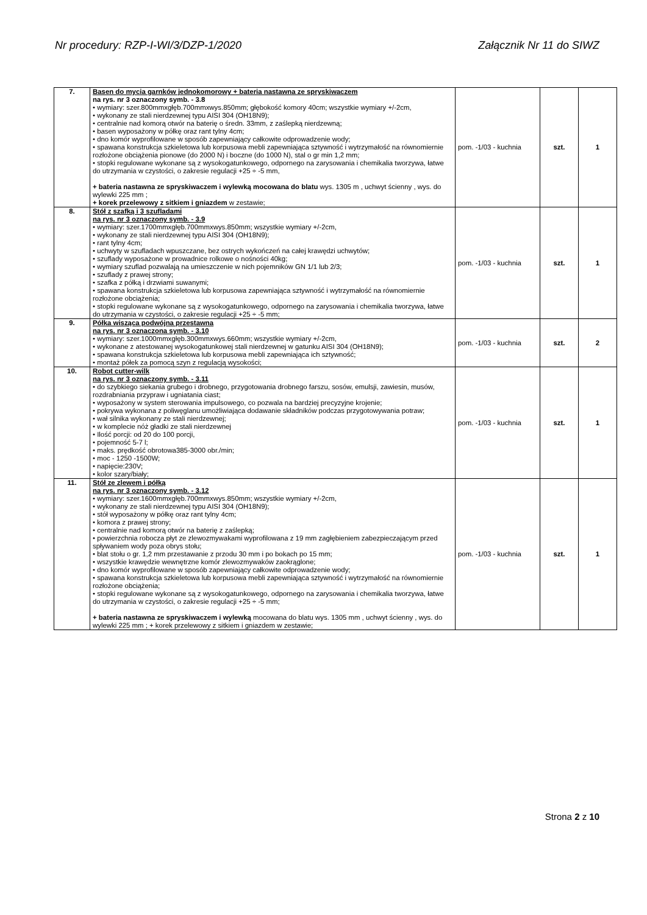Nr procedury: RZP-I-WI/3/DZP-1/2020 Załącznik Nr 11 do SIWZ
| 7. | Basen do mycia garnków jednokomorowy + bateria nastawna ze spryskiwaczem na rys. nr 3 oznaczony symb. - 3.8 • wymiary: szer.800mmxgłęb.700mmxwys.850mm; głębokość komory 40cm; wszystkie wymiary +/-2cm, • wykonany ze stali nierdzewnej typu AISI 304 (OH18N9); • centralnie nad komorą otwór na baterię o średn. 33mm, z zaślepką nierdzewną; • basen wyposażony w półkę oraz rant tylny 4cm; • dno komór wyprofilowane w sposób zapewniający całkowite odprowadzenie wody; • spawana konstrukcja szkieletowa lub korpusowa mebli zapewniająca sztywność i wytrzymałość na równomiernie rozłożone obciążenia pionowe (do 2000 N) i boczne (do 1000 N), stal o gr min 1,2 mm; • stopki regulowane wykonane są z wysokogatunkowego, odpornego na zarysowania i chemikalia tworzywa, łatwe do utrzymania w czystości, o zakresie regulacji +25 ÷ -5 mm, + bateria nastawna ze spryskiwaczem i wylewką mocowana do blatu wys. 1305 m , uchwyt ścienny , wys. do wylewki 225 mm ; + korek przelewowy z sitkiem i gniazdem w zestawie; | pom. -1/03 - kuchnia | szt. | 1 |
| 8. | Stół z szafką i 3 szufladami na rys. nr 3 oznaczony symb. - 3.9 • wymiary: szer.1700mmxgłęb.700mmxwys.850mm; wszystkie wymiary +/-2cm, • wykonany ze stali nierdzewnej typu AISI 304 (OH18N9); • rant tylny 4cm; • uchwyty w szufladach wpuszczane, bez ostrych wykończeń na całej krawędzi uchwytów; • szuflady wyposażone w prowadnice rolkowe o nośności 40kg; • wymiary szuflad pozwalają na umieszczenie w nich pojemników GN 1/1 lub 2/3; • szuflady z prawej strony; • szafka z półką i drzwiami suwanymi; • spawana konstrukcja szkieletowa lub korpusowa zapewniająca sztywność i wytrzymałość na równomiernie rozłożone obciążenia; • stopki regulowane wykonane są z wysokogatunkowego, odpornego na zarysowania i chemikalia tworzywa, łatwe do utrzymania w czystości, o zakresie regulacji +25 ÷ -5 mm; | pom. -1/03 - kuchnia | szt. | 1 |
| 9. | Półka wisząca podwójna przestawna na rys. nr 3 oznaczona symb. - 3.10 • wymiary: szer.1000mmxgłęb.300mmxwys.660mm; wszystkie wymiary +/-2cm, • wykonane z atestowanej wysokogatunkowej stali nierdzewnej w gatunku AISI 304 (OH18N9); • spawana konstrukcja szkieletowa lub korpusowa mebli zapewniająca ich sztywność; • montaż półek za pomocą szyn z regulacją wysokości; | pom. -1/03 - kuchnia | szt. | 2 |
| 10. | Robot cutter-wilk na rys. nr 3 oznaczony symb. - 3.11 • do szybkiego siekania grubego i drobnego, przygotowania drobnego farszu, sosów, emulsji, zawiesin, musów, rozdrabniania przypraw i ugniatania ciast; • wyposażony w system sterowania impulsowego, co pozwala na bardziej precyzyjne krojenie; • pokrywa wykonana z poliwęglanu umożliwiająca dodawanie składników podczas przygotowywania potraw; • wał silnika wykonany ze stali nierdzewnej; • w komplecie nóż gładki ze stali nierdzewnej • Ilość porcji: od 20 do 100 porcji, • pojemność 5-7 l; • maks. prędkość obrotowa385-3000 obr./min; • moc - 1250 -1500W; • napięcie:230V; • kolor szary/biały; | pom. -1/03 - kuchnia | szt. | 1 |
| 11. | Stół ze zlewem i półką na rys. nr 3 oznaczony symb. - 3.12 • wymiary: szer.1600mmxgłęb.700mmxwys.850mm; wszystkie wymiary +/-2cm, • wykonany ze stali nierdzewnej typu AISI 304 (OH18N9); • stół wyposażony w półkę oraz rant tylny 4cm; • komora z prawej strony; • centralnie nad komorą otwór na baterię z zaślepką; • powierzchnia robocza płyt ze zlewozmywakami wyprofilowana z 19 mm zagłębieniem zabezpieczającym przed spływaniem wody poza obrys stołu; • blat stołu o gr. 1,2 mm przestawanie z przodu 30 mm i po bokach po 15 mm; • wszystkie krawędzie wewnętrzne komór zlewozmywaków zaokrąglone; • dno komór wyprofilowane w sposób zapewniający całkowite odprowadzenie wody; • spawana konstrukcja szkieletowa lub korpusowa mebli zapewniająca sztywność i wytrzymałość na równomiernie rozłożone obciążenia; • stopki regulowane wykonane są z wysokogatunkowego, odpornego na zarysowania i chemikalia tworzywa, łatwe do utrzymania w czystości, o zakresie regulacji +25 ÷ -5 mm; + bateria nastawna ze spryskiwaczem i wylewką mocowana do blatu wys. 1305 mm , uchwyt ścienny , wys. do wylewki 225 mm ; + korek przelewowy z sitkiem i gniazdem w zestawie; | pom. -1/03 - kuchnia | szt. | 1 |
Strona 2 z 10